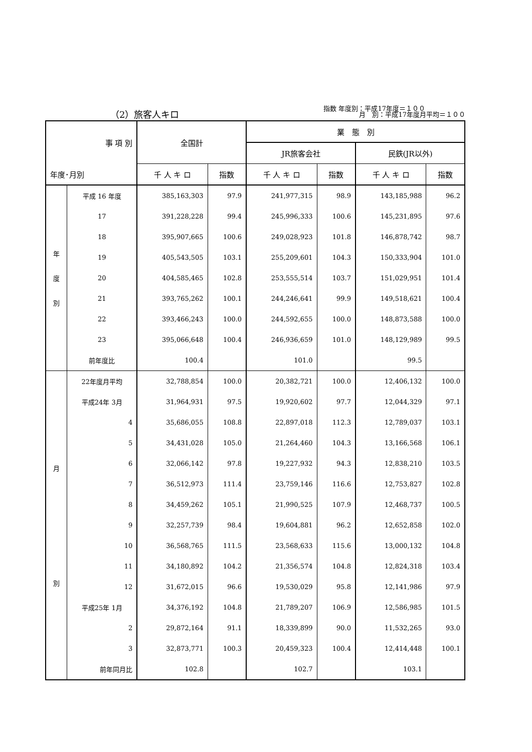指数 年度別：平成17年度＝１００
月　別：平成17年度月平均＝１００
（2）旅客人キロ
| 事 項 別 | | 全国計 | | 業 態 別 | | | |
| --- | --- | --- | --- | --- | --- | --- | --- |
| | | | | JR旅客会社 | | 民鉄(JR以外) | |
| 年度･月別 | | 千 人 キ ロ | 指数 | 千 人 キ ロ | 指数 | 千 人 キ ロ | 指数 |
| 年 度 別 | 平成 16 年度 | 385,163,303 | 97.9 | 241,977,315 | 98.9 | 143,185,988 | 96.2 |
| | 17 | 391,228,228 | 99.4 | 245,996,333 | 100.6 | 145,231,895 | 97.6 |
| | 18 | 395,907,665 | 100.6 | 249,028,923 | 101.8 | 146,878,742 | 98.7 |
| | 19 | 405,543,505 | 103.1 | 255,209,601 | 104.3 | 150,333,904 | 101.0 |
| | 20 | 404,585,465 | 102.8 | 253,555,514 | 103.7 | 151,029,951 | 101.4 |
| | 21 | 393,765,262 | 100.1 | 244,246,641 | 99.9 | 149,518,621 | 100.4 |
| | 22 | 393,466,243 | 100.0 | 244,592,655 | 100.0 | 148,873,588 | 100.0 |
| | 23 | 395,066,648 | 100.4 | 246,936,659 | 101.0 | 148,129,989 | 99.5 |
| | 前年度比 | 100.4 | | 101.0 | | 99.5 | |
| 月 別 | 22年度月平均 | 32,788,854 | 100.0 | 20,382,721 | 100.0 | 12,406,132 | 100.0 |
| | 平成24年 3月 | 31,964,931 | 97.5 | 19,920,602 | 97.7 | 12,044,329 | 97.1 |
| | 4 | 35,686,055 | 108.8 | 22,897,018 | 112.3 | 12,789,037 | 103.1 |
| | 5 | 34,431,028 | 105.0 | 21,264,460 | 104.3 | 13,166,568 | 106.1 |
| | 6 | 32,066,142 | 97.8 | 19,227,932 | 94.3 | 12,838,210 | 103.5 |
| | 7 | 36,512,973 | 111.4 | 23,759,146 | 116.6 | 12,753,827 | 102.8 |
| | 8 | 34,459,262 | 105.1 | 21,990,525 | 107.9 | 12,468,737 | 100.5 |
| | 9 | 32,257,739 | 98.4 | 19,604,881 | 96.2 | 12,652,858 | 102.0 |
| | 10 | 36,568,765 | 111.5 | 23,568,633 | 115.6 | 13,000,132 | 104.8 |
| | 11 | 34,180,892 | 104.2 | 21,356,574 | 104.8 | 12,824,318 | 103.4 |
| | 12 | 31,672,015 | 96.6 | 19,530,029 | 95.8 | 12,141,986 | 97.9 |
| | 平成25年 1月 | 34,376,192 | 104.8 | 21,789,207 | 106.9 | 12,586,985 | 101.5 |
| | 2 | 29,872,164 | 91.1 | 18,339,899 | 90.0 | 11,532,265 | 93.0 |
| | 3 | 32,873,771 | 100.3 | 20,459,323 | 100.4 | 12,414,448 | 100.1 |
| | 前年同月比 | 102.8 | | 102.7 | | 103.1 | |